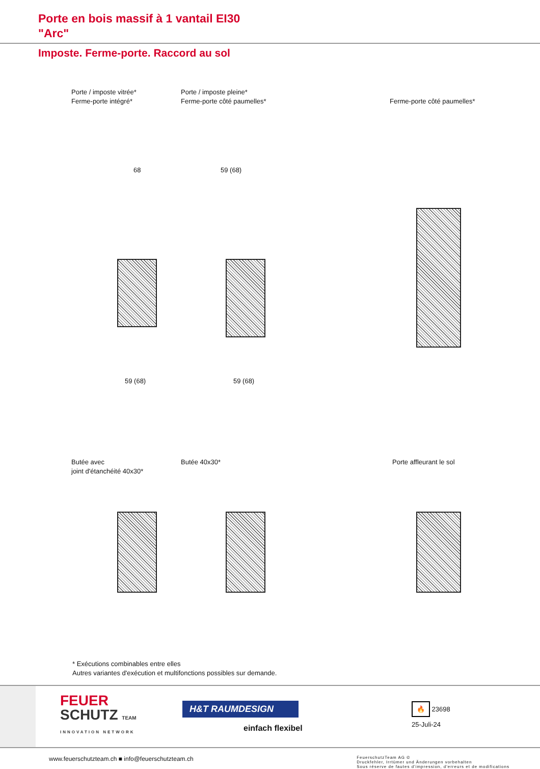Porte en bois massif à 1 vantail EI30
"Arc"
Imposte. Ferme-porte. Raccord au sol
Porte / imposte vitrée*
Ferme-porte intégré*
Porte / imposte pleine*
Ferme-porte côté paumelles*
Ferme-porte côté paumelles*
59 (68) 59 (68)
68 59 (68)
Butée avec
joint d'étanchéité 40x30*
Butée 40x30* Porte affleurant le sol
* Exécutions combinables entre elles
Autres variantes d'exécution et multifonctions possibles sur demande.
FEUER
SCHUTZ TEAM
INNOVATION NETWORK
H&T RAUMDESIGN
einfach flexibel
🔥 23698
25-Juli-24
www.feuerschutzteam.ch ■ info@feuerschutzteam.ch
FeuerschutzTeam AG ©
Druckfehler, Irrtümer und Änderungen vorbehalten
Sous réserve de fautes d'impression, d'erreurs et de modifications